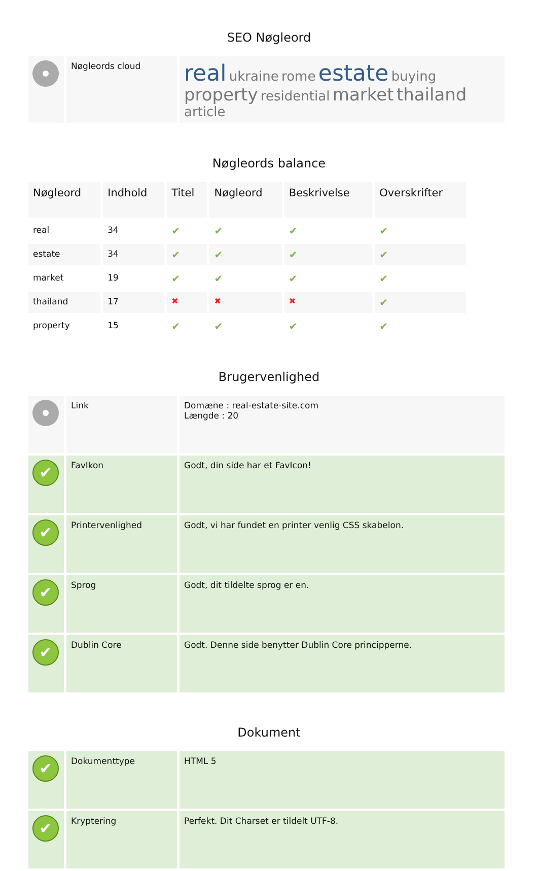SEO Nøgleord
| | Nøgleords cloud | real ukraine rome estate buying property residential market thailand article |
Nøgleords balance
| Nøgleord | Indhold | Titel | Nøgleord | Beskrivelse | Overskrifter |
| --- | --- | --- | --- | --- | --- |
| real | 34 | ✔ | ✔ | ✔ | ✔ |
| estate | 34 | ✔ | ✔ | ✔ | ✔ |
| market | 19 | ✔ | ✔ | ✔ | ✔ |
| thailand | 17 | ✖ | ✖ | ✖ | ✔ |
| property | 15 | ✔ | ✔ | ✔ | ✔ |
Brugervenlighed
| | Link | Domæne : real-estate-site.com Længde : 20 |
| ✔ | FavIkon | Godt, din side har et FavIcon! |
| ✔ | Printervenlighed | Godt, vi har fundet en printer venlig CSS skabelon. |
| ✔ | Sprog | Godt, dit tildelte sprog er en. |
| ✔ | Dublin Core | Godt. Denne side benytter Dublin Core principperne. |
Dokument
| ✔ | Dokumenttype | HTML 5 |
| ✔ | Kryptering | Perfekt. Dit Charset er tildelt UTF-8. |